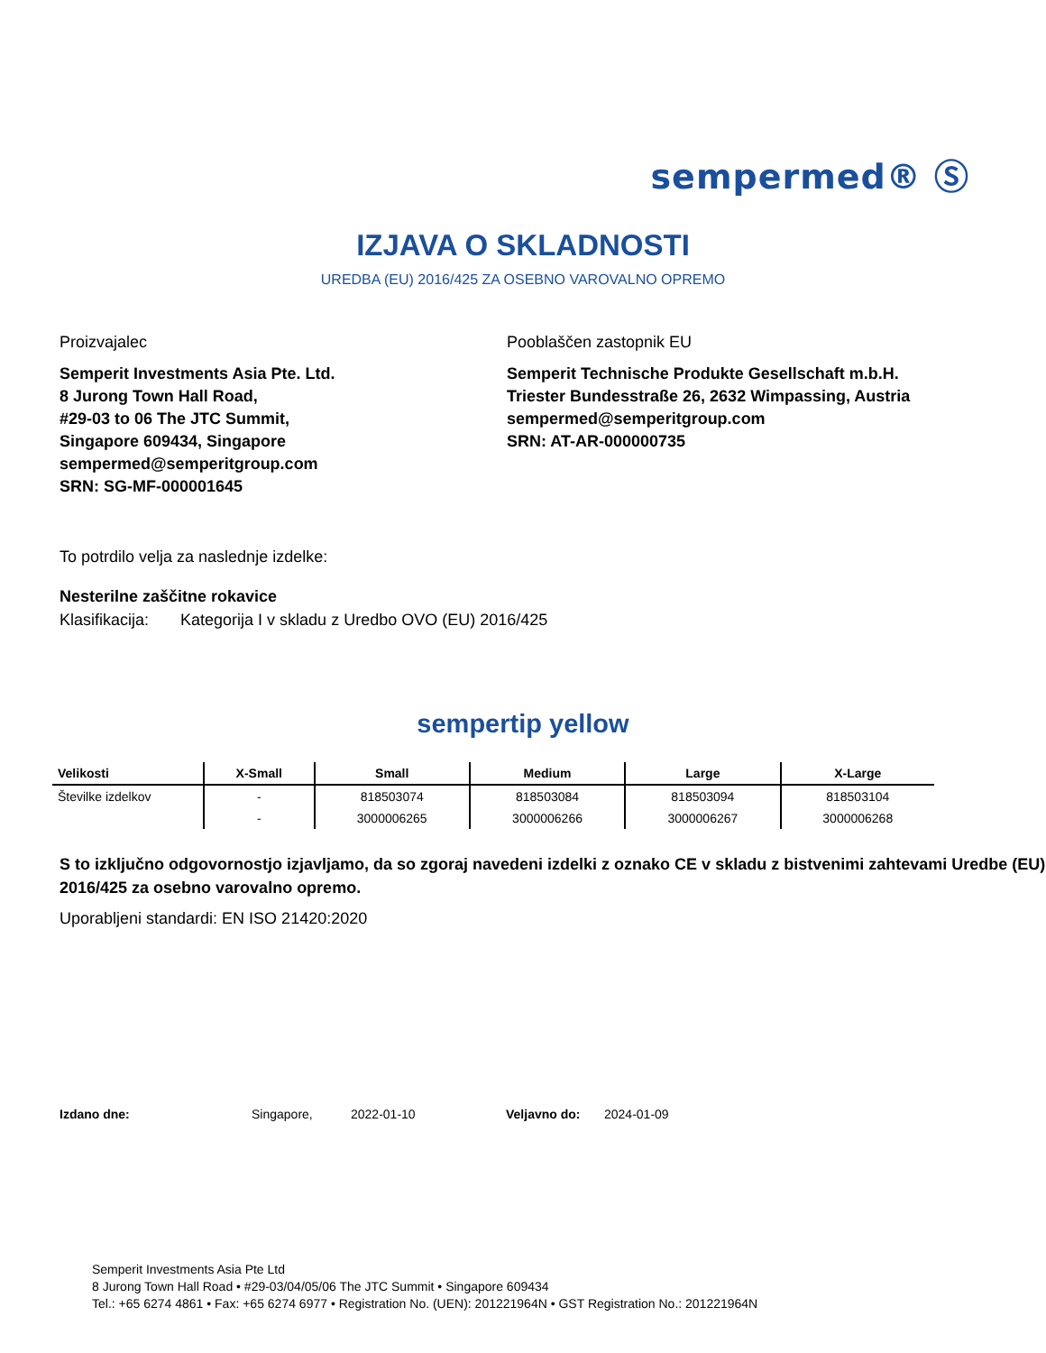sempermed® Ⓢ
IZJAVA O SKLADNOSTI
UREDBA (EU) 2016/425 ZA OSEBNO VAROVALNO OPREMO
Proizvajalec
Semperit Investments Asia Pte. Ltd.
8 Jurong Town Hall Road,
#29-03 to 06 The JTC Summit,
Singapore 609434, Singapore
sempermed@semperitgroup.com
SRN: SG-MF-000001645
Pooblaščen zastopnik EU
Semperit Technische Produkte Gesellschaft m.b.H.
Triester Bundesstraße 26, 2632 Wimpassing, Austria
sempermed@semperitgroup.com
SRN: AT-AR-000000735
To potrdilo velja za naslednje izdelke:
Nesterilne zaščitne rokavice
Klasifikacija: Kategorija I v skladu z Uredbo OVO (EU) 2016/425
sempertip yellow
| Velikosti | X-Small | Small | Medium | Large | X-Large |
| --- | --- | --- | --- | --- | --- |
| Številke izdelkov | - | 818503074 | 818503084 | 818503094 | 818503104 |
| | - | 3000006265 | 3000006266 | 3000006267 | 3000006268 |
S to izključno odgovornostjo izjavljamo, da so zgoraj navedeni izdelki z oznako CE v skladu z bistvenimi zahtevami Uredbe (EU) 2016/425 za osebno varovalno opremo.
Uporabljeni standardi: EN ISO 21420:2020
Izdano dne: Singapore, 2022-01-10 Veljavno do: 2024-01-09
Semperit Investments Asia Pte Ltd
8 Jurong Town Hall Road • #29-03/04/05/06 The JTC Summit • Singapore 609434
Tel.: +65 6274 4861 • Fax: +65 6274 6977 • Registration No. (UEN): 201221964N • GST Registration No.: 201221964N